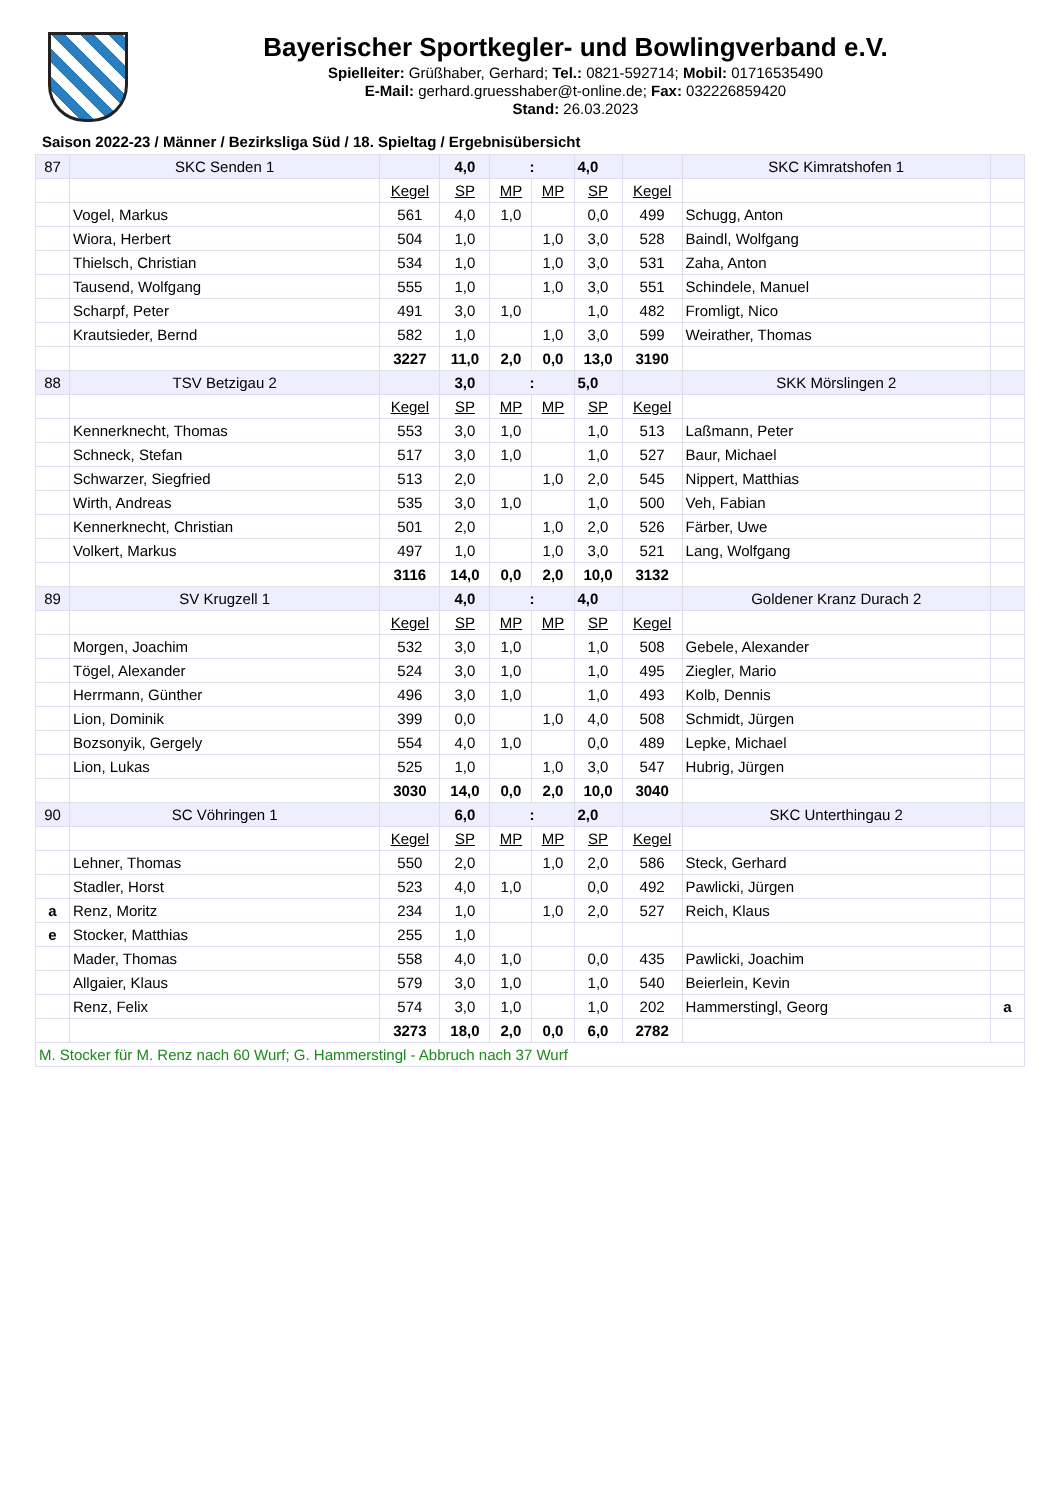Bayerischer Sportkegler- und Bowlingverband e.V.
Spielleiter: Grüßhaber, Gerhard; Tel.: 0821-592714; Mobil: 01716535490
E-Mail: gerhard.gruesshaber@t-online.de; Fax: 032226859420
Stand: 26.03.2023
Saison 2022-23 / Männer / Bezirksliga Süd / 18. Spieltag / Ergebnisübersicht
| 87 | SKC Senden 1 | | 4,0 | : | | 4,0 | | SKC Kimratshofen 1 | |
| | | Kegel | SP | MP | MP | SP | Kegel | | |
| | Vogel, Markus | 561 | 4,0 | 1,0 | | 0,0 | 499 | Schugg, Anton | |
| | Wiora, Herbert | 504 | 1,0 | | 1,0 | 3,0 | 528 | Baindl, Wolfgang | |
| | Thielsch, Christian | 534 | 1,0 | | 1,0 | 3,0 | 531 | Zaha, Anton | |
| | Tausend, Wolfgang | 555 | 1,0 | | 1,0 | 3,0 | 551 | Schindele, Manuel | |
| | Scharpf, Peter | 491 | 3,0 | 1,0 | | 1,0 | 482 | Fromligt, Nico | |
| | Krautsieder, Bernd | 582 | 1,0 | | 1,0 | 3,0 | 599 | Weirather, Thomas | |
| | | 3227 | 11,0 | 2,0 | 0,0 | 13,0 | 3190 | | |
| 88 | TSV Betzigau 2 | | 3,0 | : | | 5,0 | | SKK Mörslingen 2 | |
| | | Kegel | SP | MP | MP | SP | Kegel | | |
| | Kennerknecht, Thomas | 553 | 3,0 | 1,0 | | 1,0 | 513 | Laßmann, Peter | |
| | Schneck, Stefan | 517 | 3,0 | 1,0 | | 1,0 | 527 | Baur, Michael | |
| | Schwarzer, Siegfried | 513 | 2,0 | | 1,0 | 2,0 | 545 | Nippert, Matthias | |
| | Wirth, Andreas | 535 | 3,0 | 1,0 | | 1,0 | 500 | Veh, Fabian | |
| | Kennerknecht, Christian | 501 | 2,0 | | 1,0 | 2,0 | 526 | Färber, Uwe | |
| | Volkert, Markus | 497 | 1,0 | | 1,0 | 3,0 | 521 | Lang, Wolfgang | |
| | | 3116 | 14,0 | 0,0 | 2,0 | 10,0 | 3132 | | |
| 89 | SV Krugzell 1 | | 4,0 | : | | 4,0 | | Goldener Kranz Durach 2 | |
| | | Kegel | SP | MP | MP | SP | Kegel | | |
| | Morgen, Joachim | 532 | 3,0 | 1,0 | | 1,0 | 508 | Gebele, Alexander | |
| | Tögel, Alexander | 524 | 3,0 | 1,0 | | 1,0 | 495 | Ziegler, Mario | |
| | Herrmann, Günther | 496 | 3,0 | 1,0 | | 1,0 | 493 | Kolb, Dennis | |
| | Lion, Dominik | 399 | 0,0 | | 1,0 | 4,0 | 508 | Schmidt, Jürgen | |
| | Bozsonyik, Gergely | 554 | 4,0 | 1,0 | | 0,0 | 489 | Lepke, Michael | |
| | Lion, Lukas | 525 | 1,0 | | 1,0 | 3,0 | 547 | Hubrig, Jürgen | |
| | | 3030 | 14,0 | 0,0 | 2,0 | 10,0 | 3040 | | |
| 90 | SC Vöhringen 1 | | 6,0 | : | | 2,0 | | SKC Unterthingau 2 | |
| | | Kegel | SP | MP | MP | SP | Kegel | | |
| | Lehner, Thomas | 550 | 2,0 | | 1,0 | 2,0 | 586 | Steck, Gerhard | |
| | Stadler, Horst | 523 | 4,0 | 1,0 | | 0,0 | 492 | Pawlicki, Jürgen | |
| a | Renz, Moritz | 234 | 1,0 | | 1,0 | 2,0 | 527 | Reich, Klaus | |
| e | Stocker, Matthias | 255 | 1,0 | | | | | | |
| | Mader, Thomas | 558 | 4,0 | 1,0 | | 0,0 | 435 | Pawlicki, Joachim | |
| | Allgaier, Klaus | 579 | 3,0 | 1,0 | | 1,0 | 540 | Beierlein, Kevin | |
| | Renz, Felix | 574 | 3,0 | 1,0 | | 1,0 | 202 | Hammerstingl, Georg | a |
| | | 3273 | 18,0 | 2,0 | 0,0 | 6,0 | 2782 | | |
| M. Stocker für M. Renz nach 60 Wurf; G. Hammerstingl - Abbruch nach 37 Wurf | | | | | | | | | |